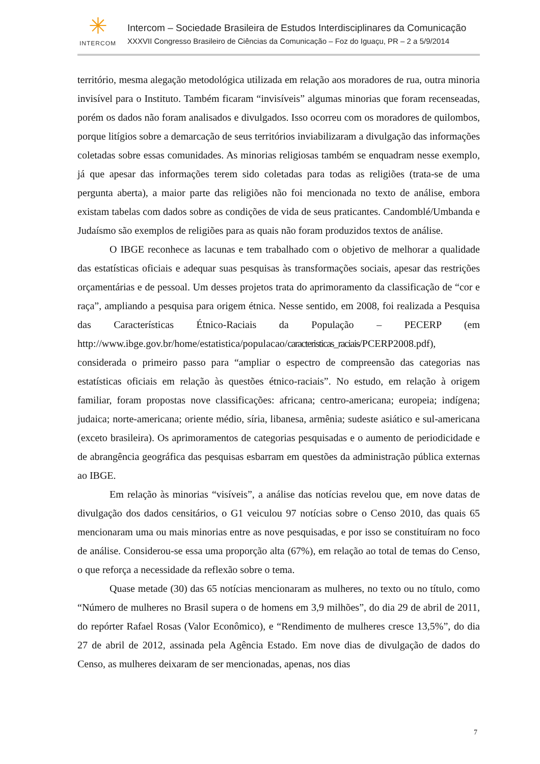✳
INTERCOM
Intercom – Sociedade Brasileira de Estudos Interdisciplinares da Comunicação
XXXVII Congresso Brasileiro de Ciências da Comunicação – Foz do Iguaçu, PR – 2 a 5/9/2014
território, mesma alegação metodológica utilizada em relação aos moradores de rua, outra minoria invisível para o Instituto. Também ficaram “invisíveis” algumas minorias que foram recenseadas, porém os dados não foram analisados e divulgados. Isso ocorreu com os moradores de quilombos, porque litígios sobre a demarcação de seus territórios inviabilizaram a divulgação das informações coletadas sobre essas comunidades. As minorias religiosas também se enquadram nesse exemplo, já que apesar das informações terem sido coletadas para todas as religiões (trata-se de uma pergunta aberta), a maior parte das religiões não foi mencionada no texto de análise, embora existam tabelas com dados sobre as condições de vida de seus praticantes. Candomblé/Umbanda e Judaísmo são exemplos de religiões para as quais não foram produzidos textos de análise.
O IBGE reconhece as lacunas e tem trabalhado com o objetivo de melhorar a qualidade das estatísticas oficiais e adequar suas pesquisas às transformações sociais, apesar das restrições orçamentárias e de pessoal. Um desses projetos trata do aprimoramento da classificação de “cor e raça”, ampliando a pesquisa para origem étnica. Nesse sentido, em 2008, foi realizada a Pesquisa das Características Étnico-Raciais da População – PECERP (em http://www.ibge.gov.br/home/estatistica/populacao/caracteristicas_raciais/PCERP2008.pdf), considerada o primeiro passo para “ampliar o espectro de compreensão das categorias nas estatísticas oficiais em relação às questões étnico-raciais”. No estudo, em relação à origem familiar, foram propostas nove classificações: africana; centro-americana; europeia; indígena; judaica; norte-americana; oriente médio, síria, libanesa, armênia; sudeste asiático e sul-americana (exceto brasileira). Os aprimoramentos de categorias pesquisadas e o aumento de periodicidade e de abrangência geográfica das pesquisas esbarram em questões da administração pública externas ao IBGE.
Em relação às minorias “visíveis”, a análise das notícias revelou que, em nove datas de divulgação dos dados censitários, o G1 veiculou 97 notícias sobre o Censo 2010, das quais 65 mencionaram uma ou mais minorias entre as nove pesquisadas, e por isso se constituíram no foco de análise. Considerou-se essa uma proporção alta (67%), em relação ao total de temas do Censo, o que reforça a necessidade da reflexão sobre o tema.
Quase metade (30) das 65 notícias mencionaram as mulheres, no texto ou no título, como “Número de mulheres no Brasil supera o de homens em 3,9 milhões”, do dia 29 de abril de 2011, do repórter Rafael Rosas (Valor Econômico), e “Rendimento de mulheres cresce 13,5%”, do dia 27 de abril de 2012, assinada pela Agência Estado. Em nove dias de divulgação de dados do Censo, as mulheres deixaram de ser mencionadas, apenas, nos dias
7